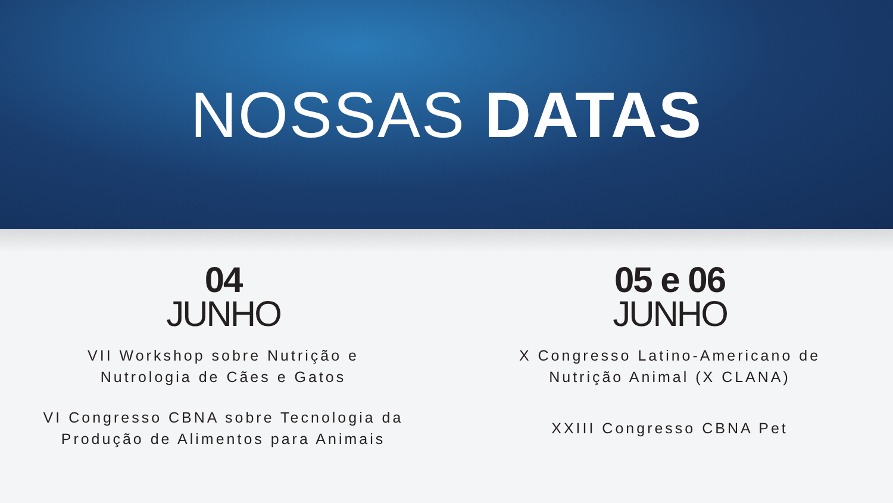NOSSAS DATAS
04
JUNHO
VII Workshop sobre Nutrição e
Nutrologia de Cães e Gatos
VI Congresso CBNA sobre Tecnologia da
Produção de Alimentos para Animais
05 e 06
JUNHO
X Congresso Latino-Americano de
Nutrição Animal (X CLANA)
XXIII Congresso CBNA Pet